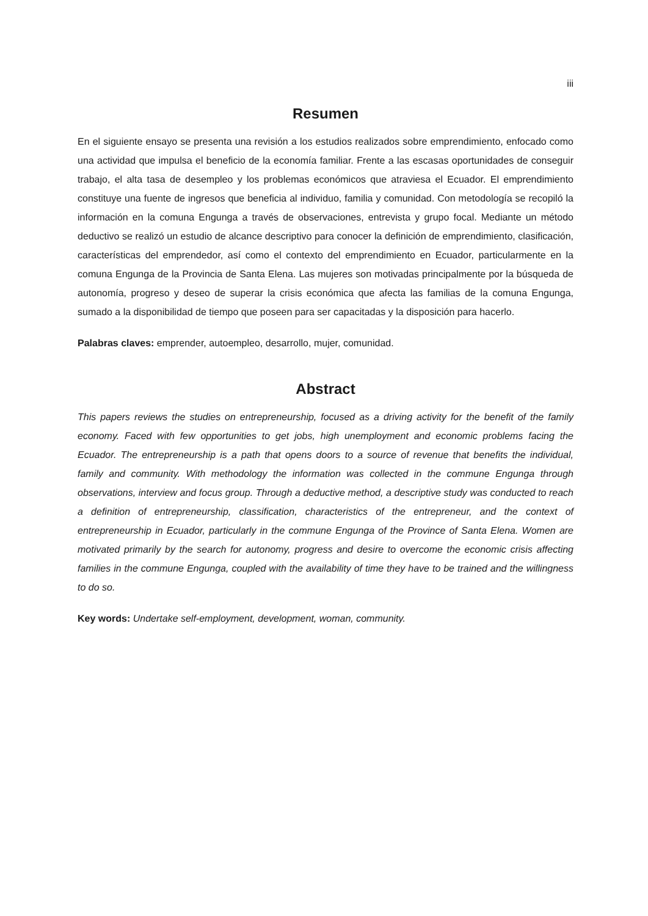iii
Resumen
En el siguiente ensayo se presenta una revisión a los estudios realizados sobre emprendimiento, enfocado como una actividad que impulsa el beneficio de la economía familiar. Frente a las escasas oportunidades de conseguir trabajo, el alta tasa de desempleo y los problemas económicos que atraviesa el Ecuador. El emprendimiento constituye una fuente de ingresos que beneficia al individuo, familia y comunidad. Con metodología se recopiló la información en la comuna Engunga a través de observaciones, entrevista y grupo focal. Mediante un método deductivo se realizó un estudio de alcance descriptivo para conocer la definición de emprendimiento, clasificación, características del emprendedor, así como el contexto del emprendimiento en Ecuador, particularmente en la comuna Engunga de la Provincia de Santa Elena. Las mujeres son motivadas principalmente por la búsqueda de autonomía, progreso y deseo de superar la crisis económica que afecta las familias de la comuna Engunga, sumado a la disponibilidad de tiempo que poseen para ser capacitadas y la disposición para hacerlo.
Palabras claves: emprender, autoempleo, desarrollo, mujer, comunidad.
Abstract
This papers reviews the studies on entrepreneurship, focused as a driving activity for the benefit of the family economy. Faced with few opportunities to get jobs, high unemployment and economic problems facing the Ecuador. The entrepreneurship is a path that opens doors to a source of revenue that benefits the individual, family and community. With methodology the information was collected in the commune Engunga through observations, interview and focus group. Through a deductive method, a descriptive study was conducted to reach a definition of entrepreneurship, classification, characteristics of the entrepreneur, and the context of entrepreneurship in Ecuador, particularly in the commune Engunga of the Province of Santa Elena. Women are motivated primarily by the search for autonomy, progress and desire to overcome the economic crisis affecting families in the commune Engunga, coupled with the availability of time they have to be trained and the willingness to do so.
Key words: Undertake self-employment, development, woman, community.